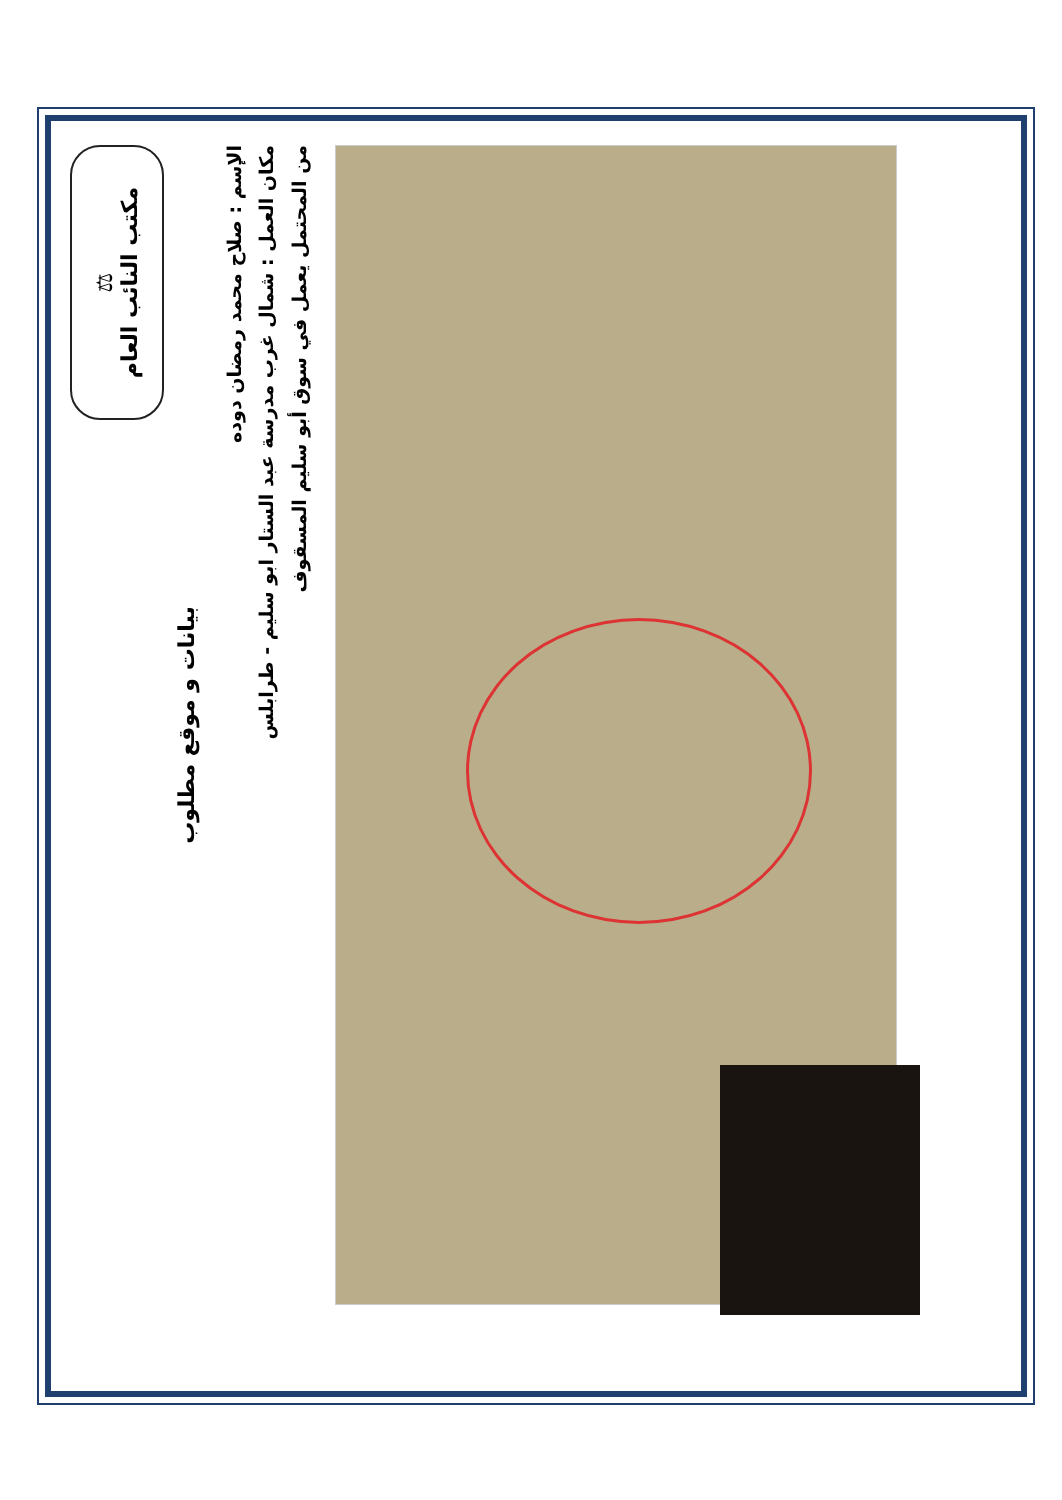⚖
مكتب النائب العام
بيانات و موقع مطلوب
الإسم : صلاح محمد رمضان دوده
مكان العمل : شمال غرب مدرسة عبد الستار ابو سليم - طرابلس
من المحتمل يعمل في سوق أبو سليم المسقوف